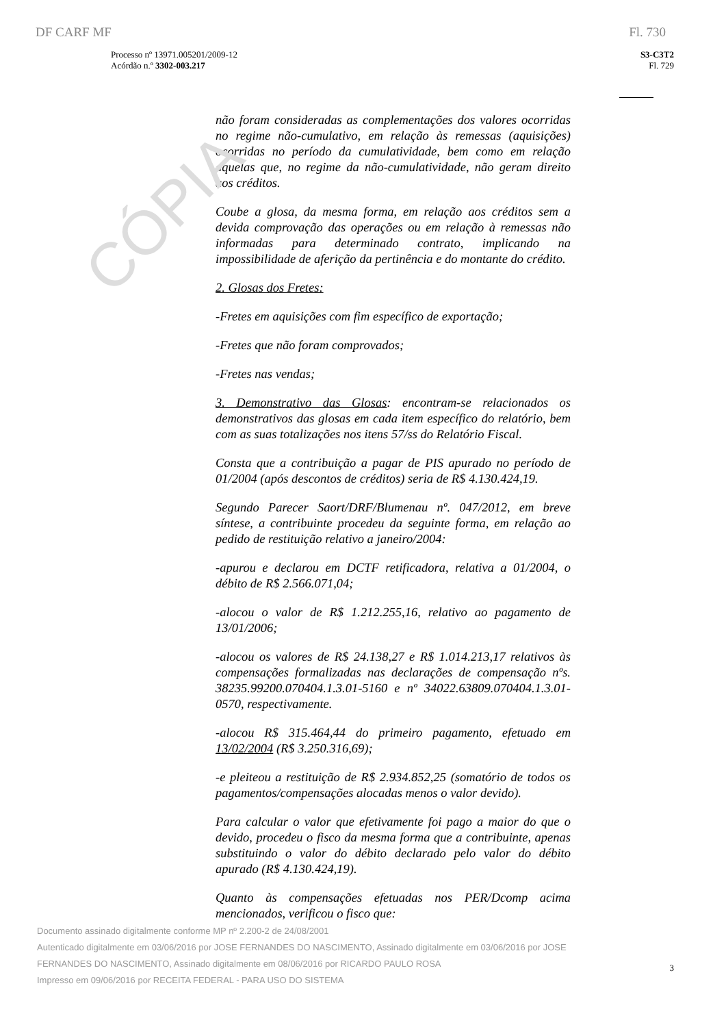CÓPIA
DF CARF MF Fl. 730
Processo nº 13971.005201/2009-12
Acórdão n.º 3302-003.217
S3-C3T2
Fl. 729
não foram consideradas as complementações dos valores ocorridas no regime não-cumulativo, em relação às remessas (aquisições) ocorridas no período da cumulatividade, bem como em relação aquelas que, no regime da não-cumulatividade, não geram direito aos créditos.
Coube a glosa, da mesma forma, em relação aos créditos sem a devida comprovação das operações ou em relação à remessas não informadas para determinado contrato, implicando na impossibilidade de aferição da pertinência e do montante do crédito.
2. Glosas dos Fretes:
-Fretes em aquisições com fim específico de exportação;
-Fretes que não foram comprovados;
-Fretes nas vendas;
3. Demonstrativo das Glosas: encontram-se relacionados os demonstrativos das glosas em cada item específico do relatório, bem com as suas totalizações nos itens 57/ss do Relatório Fiscal.
Consta que a contribuição a pagar de PIS apurado no período de 01/2004 (após descontos de créditos) seria de R$ 4.130.424,19.
Segundo Parecer Saort/DRF/Blumenau nº. 047/2012, em breve síntese, a contribuinte procedeu da seguinte forma, em relação ao pedido de restituição relativo a janeiro/2004:
-apurou e declarou em DCTF retificadora, relativa a 01/2004, o débito de R$ 2.566.071,04;
-alocou o valor de R$ 1.212.255,16, relativo ao pagamento de 13/01/2006;
-alocou os valores de R$ 24.138,27 e R$ 1.014.213,17 relativos às compensações formalizadas nas declarações de compensação nºs. 38235.99200.070404.1.3.01-5160 e nº 34022.63809.070404.1.3.01-0570, respectivamente.
-alocou R$ 315.464,44 do primeiro pagamento, efetuado em 13/02/2004 (R$ 3.250.316,69);
-e pleiteou a restituição de R$ 2.934.852,25 (somatório de todos os pagamentos/compensações alocadas menos o valor devido).
Para calcular o valor que efetivamente foi pago a maior do que o devido, procedeu o fisco da mesma forma que a contribuinte, apenas substituindo o valor do débito declarado pelo valor do débito apurado (R$ 4.130.424,19).
Quanto às compensações efetuadas nos PER/Dcomp acima mencionados, verificou o fisco que:
Documento assinado digitalmente conforme MP nº 2.200-2 de 24/08/2001
Autenticado digitalmente em 03/06/2016 por JOSE FERNANDES DO NASCIMENTO, Assinado digitalmente em 03/06/2016 por JOSE FERNANDES DO NASCIMENTO, Assinado digitalmente em 08/06/2016 por RICARDO PAULO ROSA
Impresso em 09/06/2016 por RECEITA FEDERAL - PARA USO DO SISTEMA
3